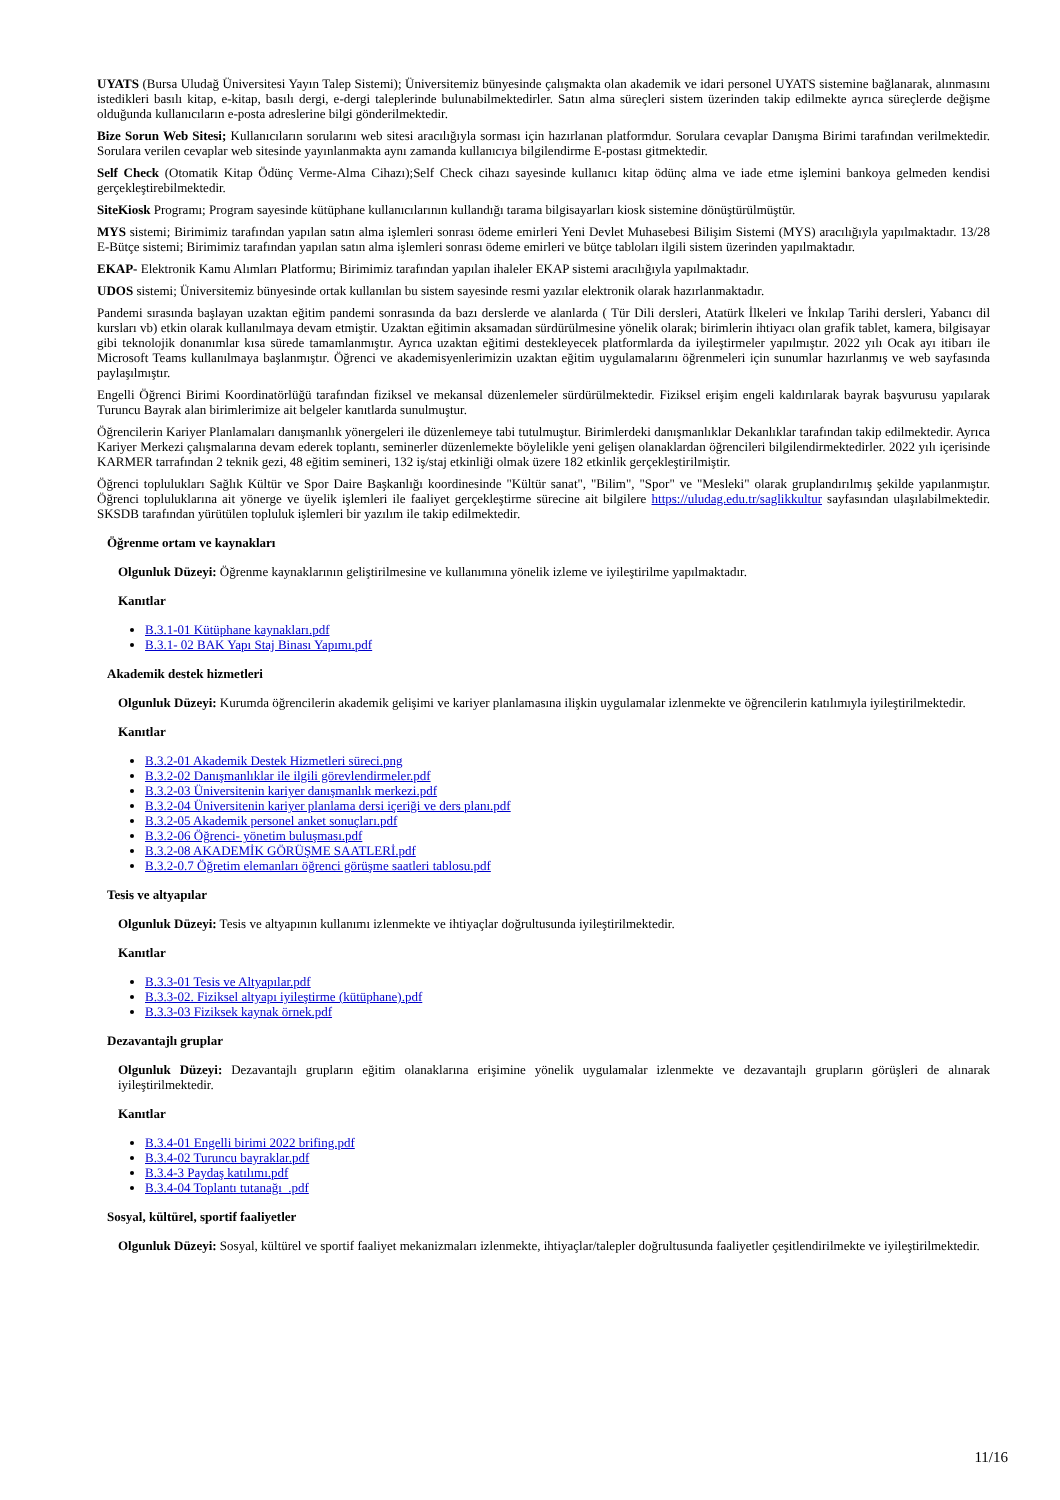UYATS (Bursa Uludağ Üniversitesi Yayın Talep Sistemi); Üniversitemiz bünyesinde çalışmakta olan akademik ve idari personel UYATS sistemine bağlanarak, alınmasını istedikleri basılı kitap, e-kitap, basılı dergi, e-dergi taleplerinde bulunabilmektedirler. Satın alma süreçleri sistem üzerinden takip edilmekte ayrıca süreçlerde değişme olduğunda kullanıcıların e-posta adreslerine bilgi gönderilmektedir.
Bize Sorun Web Sitesi; Kullanıcıların sorularını web sitesi aracılığıyla sorması için hazırlanan platformdur. Sorulara cevaplar Danışma Birimi tarafından verilmektedir. Sorulara verilen cevaplar web sitesinde yayınlanmakta aynı zamanda kullanıcıya bilgilendirme E-postası gitmektedir.
Self Check (Otomatik Kitap Ödünç Verme-Alma Cihazı);Self Check cihazı sayesinde kullanıcı kitap ödünç alma ve iade etme işlemini bankoya gelmeden kendisi gerçekleştirebilmektedir.
SiteKiosk Programı; Program sayesinde kütüphane kullanıcılarının kullandığı tarama bilgisayarları kiosk sistemine dönüştürülmüştür.
MYS sistemi; Birimimiz tarafından yapılan satın alma işlemleri sonrası ödeme emirleri Yeni Devlet Muhasebesi Bilişim Sistemi (MYS) aracılığıyla yapılmaktadır. 13/28 E-Bütçe sistemi; Birimimiz tarafından yapılan satın alma işlemleri sonrası ödeme emirleri ve bütçe tabloları ilgili sistem üzerinden yapılmaktadır.
EKAP- Elektronik Kamu Alımları Platformu; Birimimiz tarafından yapılan ihaleler EKAP sistemi aracılığıyla yapılmaktadır.
UDOS sistemi; Üniversitemiz bünyesinde ortak kullanılan bu sistem sayesinde resmi yazılar elektronik olarak hazırlanmaktadır.
Pandemi sırasında başlayan uzaktan eğitim pandemi sonrasında da bazı derslerde ve alanlarda ( Tür Dili dersleri, Atatürk İlkeleri ve İnkılap Tarihi dersleri, Yabancı dil kursları vb) etkin olarak kullanılmaya devam etmiştir. Uzaktan eğitimin aksamadan sürdürülmesine yönelik olarak; birimlerin ihtiyacı olan grafik tablet, kamera, bilgisayar gibi teknolojik donanımlar kısa sürede tamamlanmıştır. Ayrıca uzaktan eğitimi destekleyecek platformlarda da iyileştirmeler yapılmıştır. 2022 yılı Ocak ayı itibarı ile Microsoft Teams kullanılmaya başlanmıştır. Öğrenci ve akademisyenlerimizin uzaktan eğitim uygulamalarını öğrenmeleri için sunumlar hazırlanmış ve web sayfasında paylaşılmıştır.
Engelli Öğrenci Birimi Koordinatörlüğü tarafından fiziksel ve mekansal düzenlemeler sürdürülmektedir. Fiziksel erişim engeli kaldırılarak bayrak başvurusu yapılarak Turuncu Bayrak alan birimlerimize ait belgeler kanıtlarda sunulmuştur.
Öğrencilerin Kariyer Planlamaları danışmanlık yönergeleri ile düzenlemeye tabi tutulmuştur. Birimlerdeki danışmanlıklar Dekanlıklar tarafından takip edilmektedir. Ayrıca Kariyer Merkezi çalışmalarına devam ederek toplantı, seminerler düzenlemekte böylelikle yeni gelişen olanaklardan öğrencileri bilgilendirmektedirler. 2022 yılı içerisinde KARMER tarrafından 2 teknik gezi, 48 eğitim semineri, 132 iş/staj etkinliği olmak üzere 182 etkinlik gerçekleştirilmiştir.
Öğrenci toplulukları Sağlık Kültür ve Spor Daire Başkanlığı koordinesinde "Kültür sanat", "Bilim", "Spor" ve "Mesleki" olarak gruplandırılmış şekilde yapılanmıştır. Öğrenci topluluklarına ait yönerge ve üyelik işlemleri ile faaliyet gerçekleştirme sürecine ait bilgilere https://uludag.edu.tr/saglikkultur sayfasından ulaşılabilmektedir. SKSDB tarafından yürütülen topluluk işlemleri bir yazılım ile takip edilmektedir.
Öğrenme ortam ve kaynakları
Olgunluk Düzeyi: Öğrenme kaynaklarının geliştirilmesine ve kullanımına yönelik izleme ve iyileştirilme yapılmaktadır.
Kanıtlar
B.3.1-01 Kütüphane kaynakları.pdf
B.3.1- 02 BAK Yapı Staj Binası Yapımı.pdf
Akademik destek hizmetleri
Olgunluk Düzeyi: Kurumda öğrencilerin akademik gelişimi ve kariyer planlamasına ilişkin uygulamalar izlenmekte ve öğrencilerin katılımıyla iyileştirilmektedir.
Kanıtlar
B.3.2-01 Akademik Destek Hizmetleri süreci.png
B.3.2-02 Danışmanlıklar ile ilgili görevlendirmeler.pdf
B.3.2-03 Üniversitenin kariyer danışmanlık merkezi.pdf
B.3.2-04 Üniversitenin kariyer planlama dersi içeriği ve ders planı.pdf
B.3.2-05 Akademik personel anket sonuçları.pdf
B.3.2-06 Öğrenci- yönetim buluşması.pdf
B.3.2-08 AKADEMİK GÖRÜŞME SAATLERİ.pdf
B.3.2-0.7 Öğretim elemanları öğrenci görüşme saatleri tablosu.pdf
Tesis ve altyapılar
Olgunluk Düzeyi: Tesis ve altyapının kullanımı izlenmekte ve ihtiyaçlar doğrultusunda iyileştirilmektedir.
Kanıtlar
B.3.3-01 Tesis ve Altyapılar.pdf
B.3.3-02. Fiziksel altyapı iyileştirme (kütüphane).pdf
B.3.3-03 Fiziksek kaynak örnek.pdf
Dezavantajlı gruplar
Olgunluk Düzeyi: Dezavantajlı grupların eğitim olanaklarına erişimine yönelik uygulamalar izlenmekte ve dezavantajlı grupların görüşleri de alınarak iyileştirilmektedir.
Kanıtlar
B.3.4-01 Engelli birimi 2022 brifing.pdf
B.3.4-02 Turuncu bayraklar.pdf
B.3.4-3 Paydaş katılımı.pdf
B.3.4-04 Toplantı tutanağı_.pdf
Sosyal, kültürel, sportif faaliyetler
Olgunluk Düzeyi: Sosyal, kültürel ve sportif faaliyet mekanizmaları izlenmekte, ihtiyaçlar/talepler doğrultusunda faaliyetler çeşitlendirilmekte ve iyileştirilmektedir.
11/16